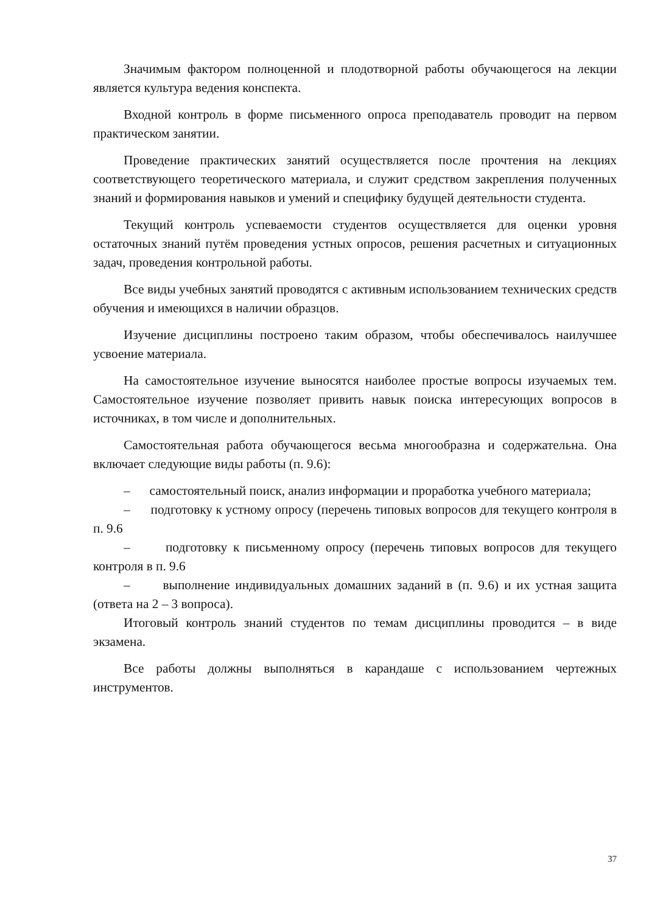Значимым фактором полноценной и плодотворной работы обучающегося на лекции является культура ведения конспекта.
Входной контроль в форме письменного опроса преподаватель проводит на первом практическом занятии.
Проведение практических занятий осуществляется после прочтения на лекциях соответствующего теоретического материала, и служит средством закрепления полученных знаний и формирования навыков и умений и специфику будущей деятельности студента.
Текущий контроль успеваемости студентов осуществляется для оценки уровня остаточных знаний путём проведения устных опросов, решения расчетных и ситуационных задач, проведения контрольной работы.
Все виды учебных занятий проводятся с активным использованием технических средств обучения и имеющихся в наличии образцов.
Изучение дисциплины построено таким образом, чтобы обеспечивалось наилучшее усвоение материала.
На самостоятельное изучение выносятся наиболее простые вопросы изучаемых тем. Самостоятельное изучение позволяет привить навык поиска интересующих вопросов в источниках, в том числе и дополнительных.
Самостоятельная работа обучающегося весьма многообразна и содержательна. Она включает следующие виды работы (п. 9.6):
– самостоятельный поиск, анализ информации и проработка учебного материала;
– подготовку к устному опросу (перечень типовых вопросов для текущего контроля в п. 9.6
– подготовку к письменному опросу (перечень типовых вопросов для текущего контроля в п. 9.6
– выполнение индивидуальных домашних заданий в (п. 9.6) и их устная защита (ответа на 2 – 3 вопроса).
Итоговый контроль знаний студентов по темам дисциплины проводится – в виде экзамена.
Все работы должны выполняться в карандаше с использованием чертежных инструментов.
37